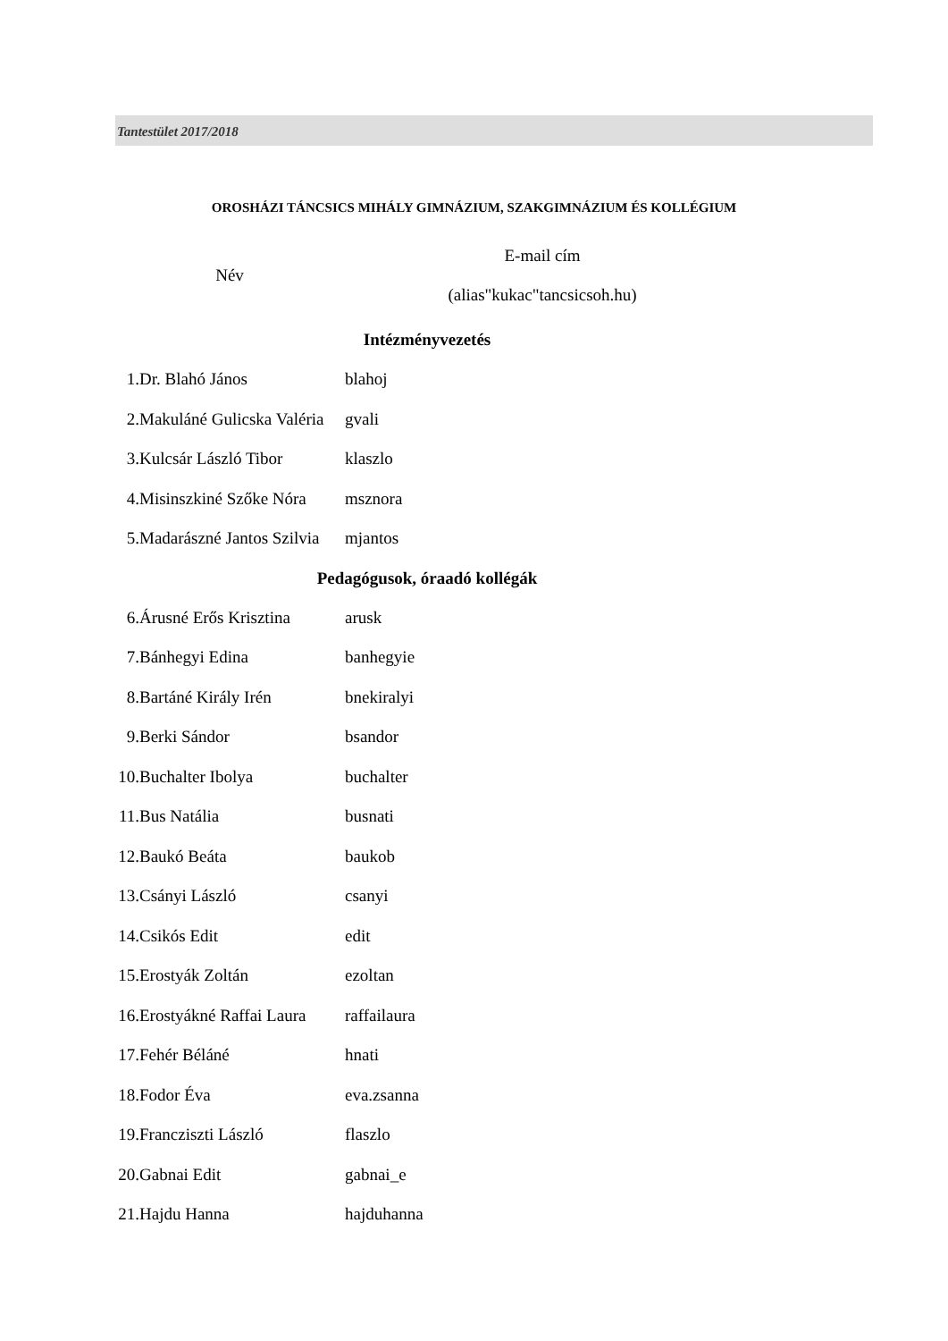Tantestület 2017/2018
OROSHÁZI TÁNCSICS MIHÁLY GIMNÁZIUM, SZAKGIMNÁZIUM ÉS KOLLÉGIUM
| Név | | E-mail cím (alias"kukac"tancsicsoh.hu) |
| --- | --- | --- |
| Intézményvezetés | | |
| 1. | Dr. Blahó János | blahoj |
| 2. | Makuláné Gulicska Valéria | gvali |
| 3. | Kulcsár László Tibor | klaszlo |
| 4. | Misinszkiné Szőke Nóra | msznora |
| 5. | Madarászné Jantos Szilvia | mjantos |
| Pedagógusok, óraadó kollégák | | |
| 6. | Árusné Erős Krisztina | arusk |
| 7. | Bánhegyi Edina | banhegyie |
| 8. | Bartáné Király Irén | bnekiralyi |
| 9. | Berki Sándor | bsandor |
| 10. | Buchalter Ibolya | buchalter |
| 11. | Bus Natália | busnati |
| 12. | Baukó Beáta | baukob |
| 13. | Csányi László | csanyi |
| 14. | Csikós Edit | edit |
| 15. | Erostyák Zoltán | ezoltan |
| 16. | Erostyákné Raffai Laura | raffailaura |
| 17. | Fehér Béláné | hnati |
| 18. | Fodor Éva | eva.zsanna |
| 19. | Francziszti László | flaszlo |
| 20. | Gabnai Edit | gabnai_e |
| 21. | Hajdu Hanna | hajduhanna |